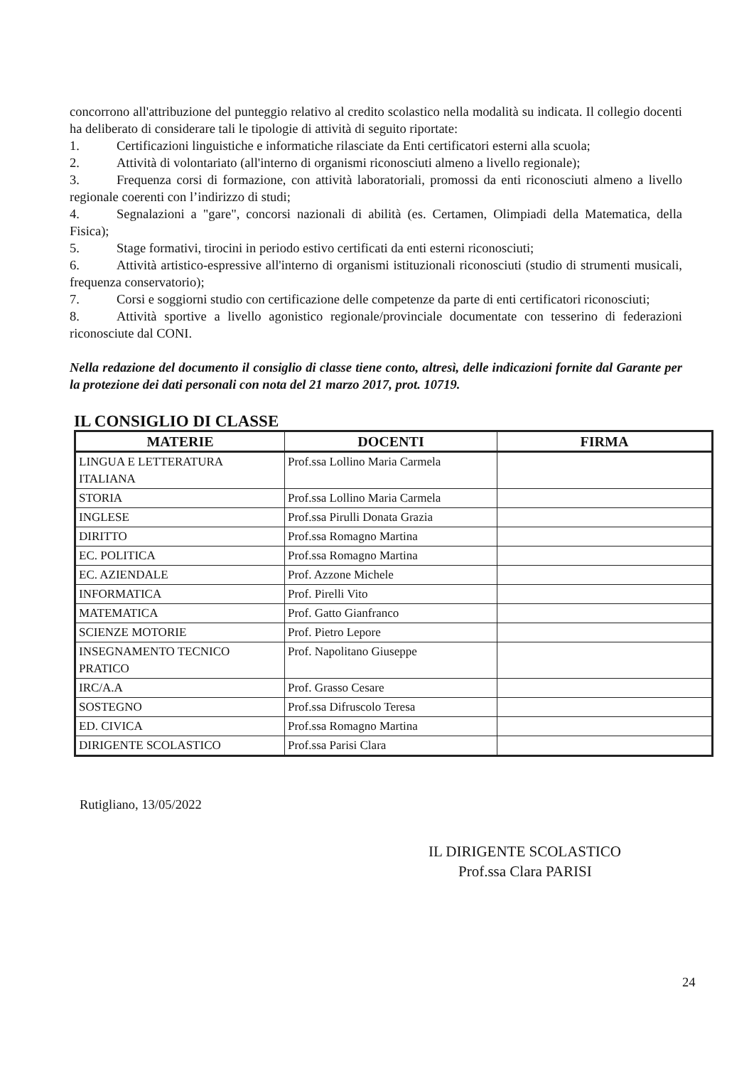concorrono all'attribuzione del punteggio relativo al credito scolastico nella modalità su indicata. Il collegio docenti ha deliberato di considerare tali le tipologie di attività di seguito riportate:
1. Certificazioni linguistiche e informatiche rilasciate da Enti certificatori esterni alla scuola;
2. Attività di volontariato (all'interno di organismi riconosciuti almeno a livello regionale);
3. Frequenza corsi di formazione, con attività laboratoriali, promossi da enti riconosciuti almeno a livello regionale coerenti con l’indirizzo di studi;
4. Segnalazioni a "gare", concorsi nazionali di abilità (es. Certamen, Olimpiadi della Matematica, della Fisica);
5. Stage formativi, tirocini in periodo estivo certificati da enti esterni riconosciuti;
6. Attività artistico-espressive all'interno di organismi istituzionali riconosciuti (studio di strumenti musicali, frequenza conservatorio);
7. Corsi e soggiorni studio con certificazione delle competenze da parte di enti certificatori riconosciuti;
8. Attività sportive a livello agonistico regionale/provinciale documentate con tesserino di federazioni riconosciute dal CONI.
Nella redazione del documento il consiglio di classe tiene conto, altresì, delle indicazioni fornite dal Garante per la protezione dei dati personali con nota del 21 marzo 2017, prot. 10719.
IL CONSIGLIO DI CLASSE
| MATERIE | DOCENTI | FIRMA |
| --- | --- | --- |
| LINGUA E LETTERATURA ITALIANA | Prof.ssa Lollino Maria Carmela | |
| STORIA | Prof.ssa Lollino Maria Carmela | |
| INGLESE | Prof.ssa Pirulli Donata Grazia | |
| DIRITTO | Prof.ssa Romagno Martina | |
| EC. POLITICA | Prof.ssa Romagno Martina | |
| EC. AZIENDALE | Prof. Azzone Michele | |
| INFORMATICA | Prof. Pirelli Vito | |
| MATEMATICA | Prof. Gatto Gianfranco | |
| SCIENZE MOTORIE | Prof. Pietro Lepore | |
| INSEGNAMENTO TECNICO PRATICO | Prof. Napolitano Giuseppe | |
| IRC/A.A | Prof. Grasso Cesare | |
| SOSTEGNO | Prof.ssa Difruscolo Teresa | |
| ED. CIVICA | Prof.ssa Romagno Martina | |
| DIRIGENTE SCOLASTICO | Prof.ssa Parisi Clara | |
Rutigliano, 13/05/2022
IL DIRIGENTE SCOLASTICO
Prof.ssa Clara PARISI
24